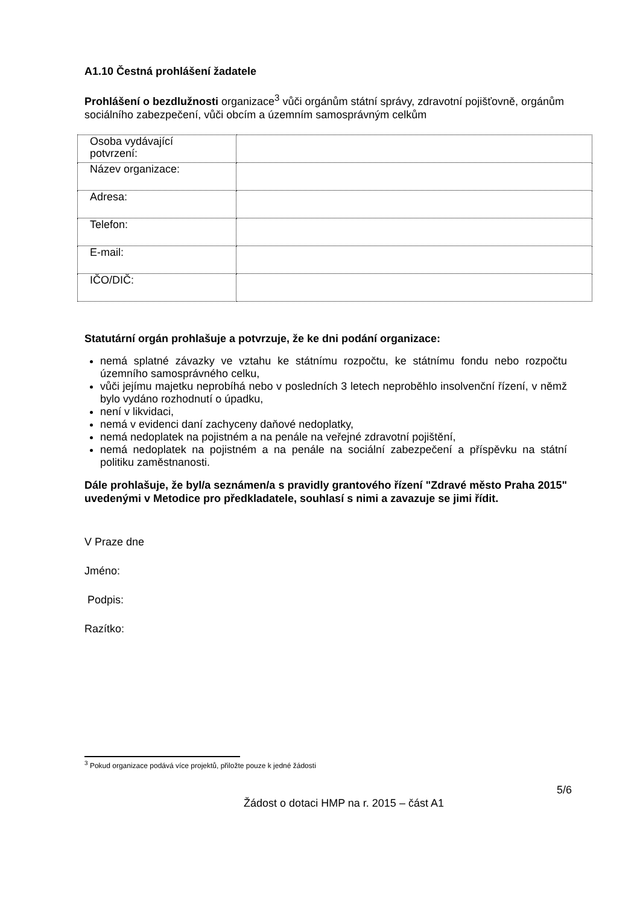A1.10 Čestná prohlášení žadatele
Prohlášení o bezdlužnosti organizace<sup>3</sup> vůči orgánům státní správy, zdravotní pojišťovně, orgánům sociálního zabezpečení, vůči obcím a územním samosprávným celkům
| Osoba vydávající potvrzení: | |
| Název organizace: | |
| Adresa: | |
| Telefon: | |
| E-mail: | |
| IČO/DIČ: | |
Statutární orgán prohlašuje a potvrzuje, že ke dni podání organizace:
nemá splatné závazky ve vztahu ke státnímu rozpočtu, ke státnímu fondu nebo rozpočtu územního samosprávného celku,
vůči jejímu majetku neprobíhá nebo v posledních 3 letech neproběhlo insolvenční řízení, v němž bylo vydáno rozhodnutí o úpadku,
není v likvidaci,
nemá v evidenci daní zachyceny daňové nedoplatky,
nemá nedoplatek na pojistném a na penále na veřejné zdravotní pojištění,
nemá nedoplatek na pojistném a na penále na sociální zabezpečení a příspěvku na státní politiku zaměstnanosti.
Dále prohlašuje, že byl/a seznámen/a s pravidly grantového řízení "Zdravé město Praha 2015" uvedenými v Metodice pro předkladatele, souhlasí s nimi a zavazuje se jimi řídit.
V Praze dne
Jméno:
Podpis:
Razítko:
<sup>3</sup> Pokud organizace podává více projektů, přiložte pouze k jedné žádosti
5/6
Žádost o dotaci HMP na r. 2015 – část A1